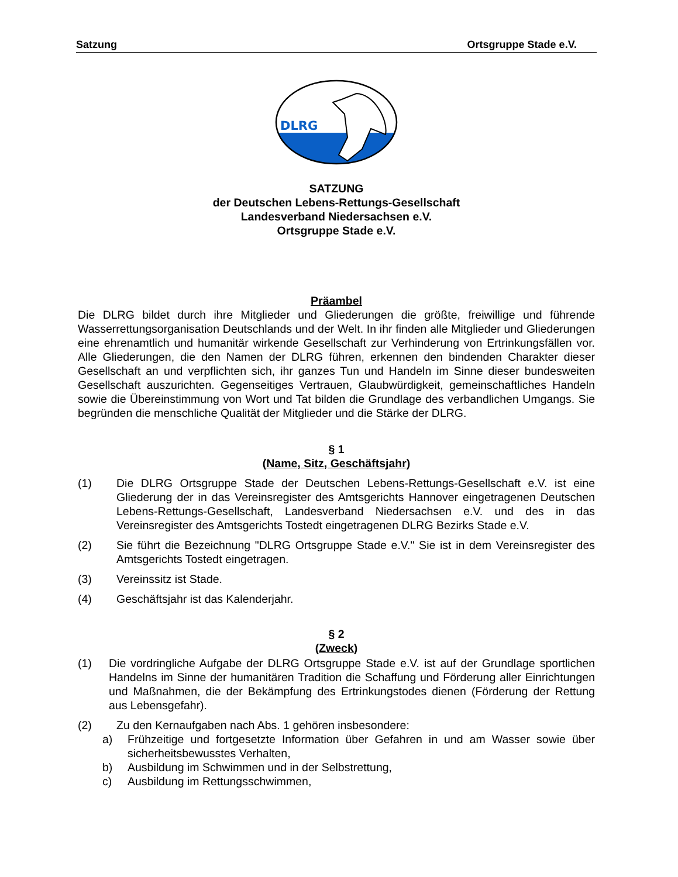Satzung Ortsgruppe Stade e.V.
DLRG
SATZUNG
der Deutschen Lebens-Rettungs-Gesellschaft
Landesverband Niedersachsen e.V.
Ortsgruppe Stade e.V.
Präambel
Die DLRG bildet durch ihre Mitglieder und Gliederungen die größte, freiwillige und führende Wasserrettungsorganisation Deutschlands und der Welt. In ihr finden alle Mitglieder und Gliederungen eine ehrenamtlich und humanitär wirkende Gesellschaft zur Verhinderung von Ertrinkungsfällen vor. Alle Gliederungen, die den Namen der DLRG führen, erkennen den bindenden Charakter dieser Gesellschaft an und verpflichten sich, ihr ganzes Tun und Handeln im Sinne dieser bundesweiten Gesellschaft auszurichten. Gegenseitiges Vertrauen, Glaubwürdigkeit, gemeinschaftliches Handeln sowie die Übereinstimmung von Wort und Tat bilden die Grundlage des verbandlichen Umgangs. Sie begründen die menschliche Qualität der Mitglieder und die Stärke der DLRG.
§ 1
(Name, Sitz, Geschäftsjahr)
(1) Die DLRG Ortsgruppe Stade der Deutschen Lebens-Rettungs-Gesellschaft e.V. ist eine Gliederung der in das Vereinsregister des Amtsgerichts Hannover eingetragenen Deutschen Lebens-Rettungs-Gesellschaft, Landesverband Niedersachsen e.V. und des in das Vereinsregister des Amtsgerichts Tostedt eingetragenen DLRG Bezirks Stade e.V.
(2) Sie führt die Bezeichnung "DLRG Ortsgruppe Stade e.V." Sie ist in dem Vereinsregister des Amtsgerichts Tostedt eingetragen.
(3) Vereinssitz ist Stade.
(4) Geschäftsjahr ist das Kalenderjahr.
§ 2
(Zweck)
(1) Die vordringliche Aufgabe der DLRG Ortsgruppe Stade e.V. ist auf der Grundlage sportlichen Handelns im Sinne der humanitären Tradition die Schaffung und Förderung aller Einrichtungen und Maßnahmen, die der Bekämpfung des Ertrinkungstodes dienen (Förderung der Rettung aus Lebensgefahr).
(2) Zu den Kernaufgaben nach Abs. 1 gehören insbesondere:
a) Frühzeitige und fortgesetzte Information über Gefahren in und am Wasser sowie über sicherheitsbewusstes Verhalten,
b) Ausbildung im Schwimmen und in der Selbstrettung,
c) Ausbildung im Rettungsschwimmen,